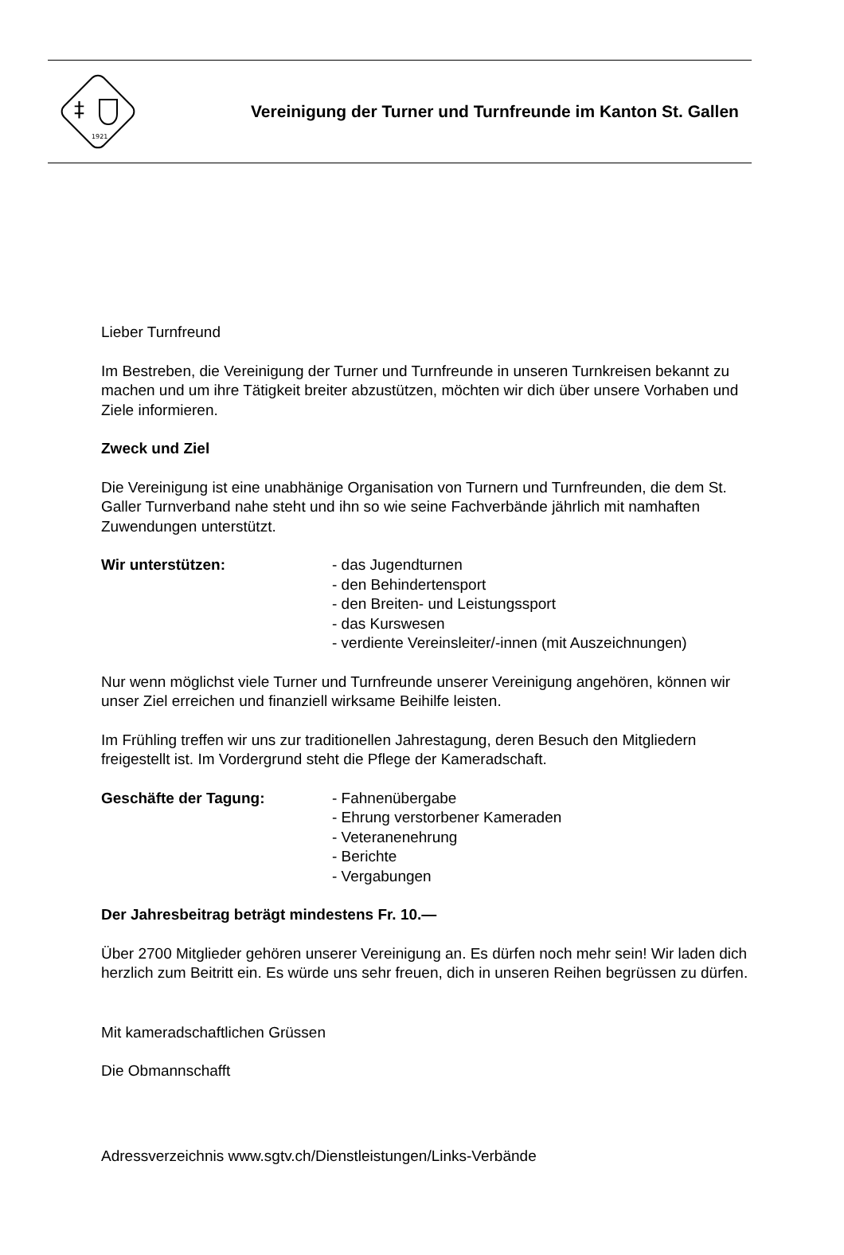‡
1921
Vereinigung der Turner und Turnfreunde im Kanton St. Gallen
Lieber Turnfreund
Im Bestreben, die Vereinigung der Turner und Turnfreunde in unseren Turnkreisen bekannt zu machen und um ihre Tätigkeit breiter abzustützen, möchten wir dich über unsere Vorhaben und Ziele informieren.
Zweck und Ziel
Die Vereinigung ist eine unabhänige Organisation von Turnern und Turnfreunden, die dem St. Galler Turnverband nahe steht und ihn so wie seine Fachverbände jährlich mit namhaften Zuwendungen unterstützt.
Wir unterstützen: - das Jugendturnen
- den Behindertensport
- den Breiten- und Leistungssport
- das Kurswesen
- verdiente Vereinsleiter/-innen (mit Auszeichnungen)
Nur wenn möglichst viele Turner und Turnfreunde unserer Vereinigung angehören, können wir unser Ziel erreichen und finanziell wirksame Beihilfe leisten.
Im Frühling treffen wir uns zur traditionellen Jahrestagung, deren Besuch den Mitgliedern freigestellt ist. Im Vordergrund steht die Pflege der Kameradschaft.
Geschäfte der Tagung: - Fahnenübergabe
- Ehrung verstorbener Kameraden
- Veteranenehrung
- Berichte
- Vergabungen
Der Jahresbeitrag beträgt mindestens Fr. 10.—
Über 2700 Mitglieder gehören unserer Vereinigung an. Es dürfen noch mehr sein! Wir laden dich herzlich zum Beitritt ein. Es würde uns sehr freuen, dich in unseren Reihen begrüssen zu dürfen.
Mit kameradschaftlichen Grüssen
Die Obmannschafft
Adressverzeichnis www.sgtv.ch/Dienstleistungen/Links-Verbände